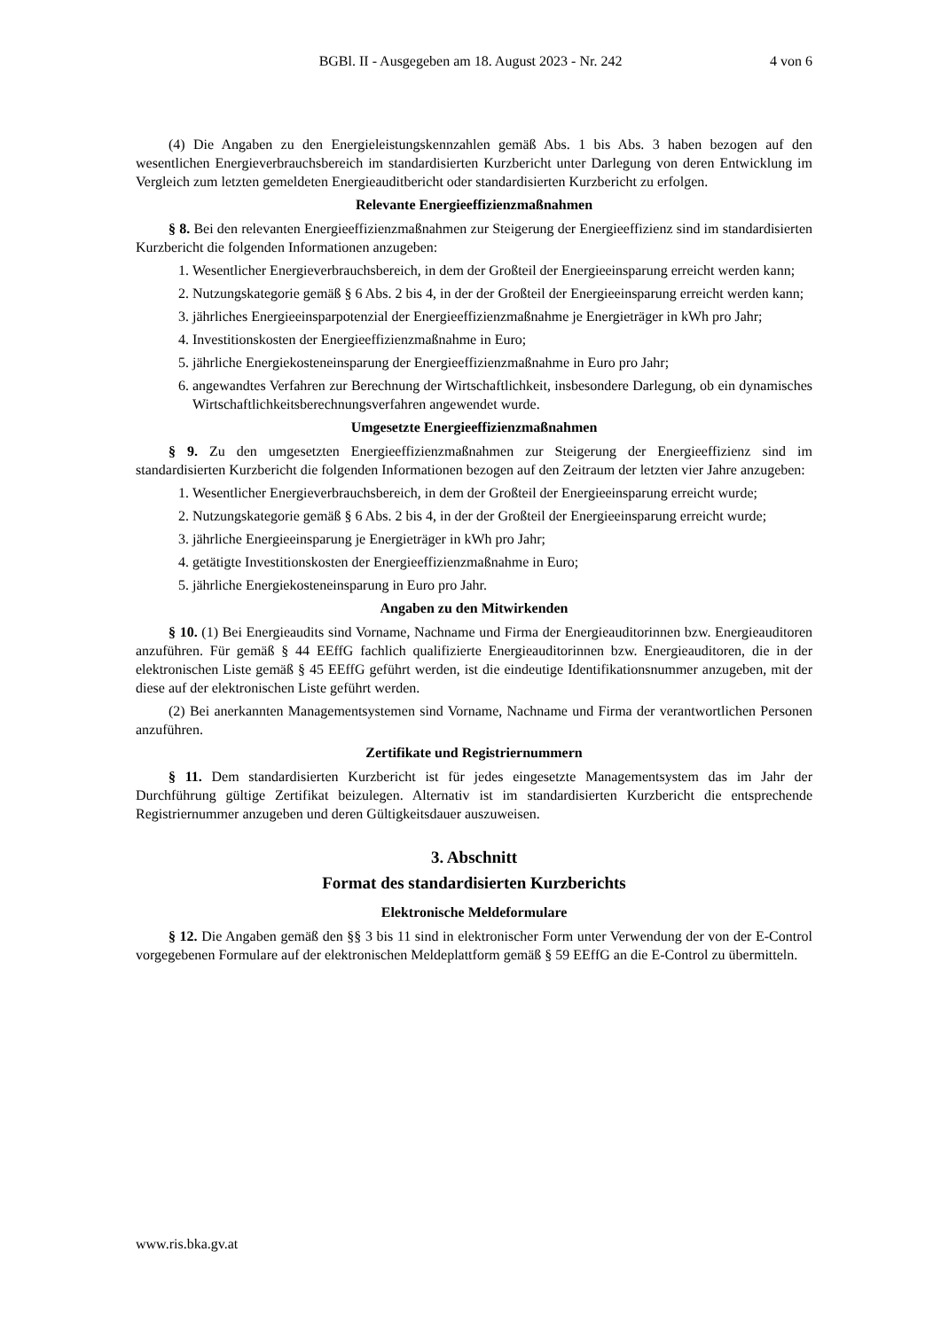BGBl. II - Ausgegeben am 18. August 2023 - Nr. 242
4 von 6
(4) Die Angaben zu den Energieleistungskennzahlen gemäß Abs. 1 bis Abs. 3 haben bezogen auf den wesentlichen Energieverbrauchsbereich im standardisierten Kurzbericht unter Darlegung von deren Entwicklung im Vergleich zum letzten gemeldeten Energieauditbericht oder standardisierten Kurzbericht zu erfolgen.
Relevante Energieeffizienzmaßnahmen
§ 8. Bei den relevanten Energieeffizienzmaßnahmen zur Steigerung der Energieeffizienz sind im standardisierten Kurzbericht die folgenden Informationen anzugeben:
1. Wesentlicher Energieverbrauchsbereich, in dem der Großteil der Energieeinsparung erreicht werden kann;
2. Nutzungskategorie gemäß § 6 Abs. 2 bis 4, in der der Großteil der Energieeinsparung erreicht werden kann;
3. jährliches Energieeinsparpotenzial der Energieeffizienzmaßnahme je Energieträger in kWh pro Jahr;
4. Investitionskosten der Energieeffizienzmaßnahme in Euro;
5. jährliche Energiekosteneinsparung der Energieeffizienzmaßnahme in Euro pro Jahr;
6. angewandtes Verfahren zur Berechnung der Wirtschaftlichkeit, insbesondere Darlegung, ob ein dynamisches Wirtschaftlichkeitsberechnungsverfahren angewendet wurde.
Umgesetzte Energieeffizienzmaßnahmen
§ 9. Zu den umgesetzten Energieeffizienzmaßnahmen zur Steigerung der Energieeffizienz sind im standardisierten Kurzbericht die folgenden Informationen bezogen auf den Zeitraum der letzten vier Jahre anzugeben:
1. Wesentlicher Energieverbrauchsbereich, in dem der Großteil der Energieeinsparung erreicht wurde;
2. Nutzungskategorie gemäß § 6 Abs. 2 bis 4, in der der Großteil der Energieeinsparung erreicht wurde;
3. jährliche Energieeinsparung je Energieträger in kWh pro Jahr;
4. getätigte Investitionskosten der Energieeffizienzmaßnahme in Euro;
5. jährliche Energiekosteneinsparung in Euro pro Jahr.
Angaben zu den Mitwirkenden
§ 10. (1) Bei Energieaudits sind Vorname, Nachname und Firma der Energieauditorinnen bzw. Energieauditoren anzuführen. Für gemäß § 44 EEffG fachlich qualifizierte Energieauditorinnen bzw. Energieauditoren, die in der elektronischen Liste gemäß § 45 EEffG geführt werden, ist die eindeutige Identifikationsnummer anzugeben, mit der diese auf der elektronischen Liste geführt werden.
(2) Bei anerkannten Managementsystemen sind Vorname, Nachname und Firma der verantwortlichen Personen anzuführen.
Zertifikate und Registriernummern
§ 11. Dem standardisierten Kurzbericht ist für jedes eingesetzte Managementsystem das im Jahr der Durchführung gültige Zertifikat beizulegen. Alternativ ist im standardisierten Kurzbericht die entsprechende Registriernummer anzugeben und deren Gültigkeitsdauer auszuweisen.
3. Abschnitt
Format des standardisierten Kurzberichts
Elektronische Meldeformulare
§ 12. Die Angaben gemäß den §§ 3 bis 11 sind in elektronischer Form unter Verwendung der von der E-Control vorgegebenen Formulare auf der elektronischen Meldeplattform gemäß § 59 EEffG an die E-Control zu übermitteln.
www.ris.bka.gv.at